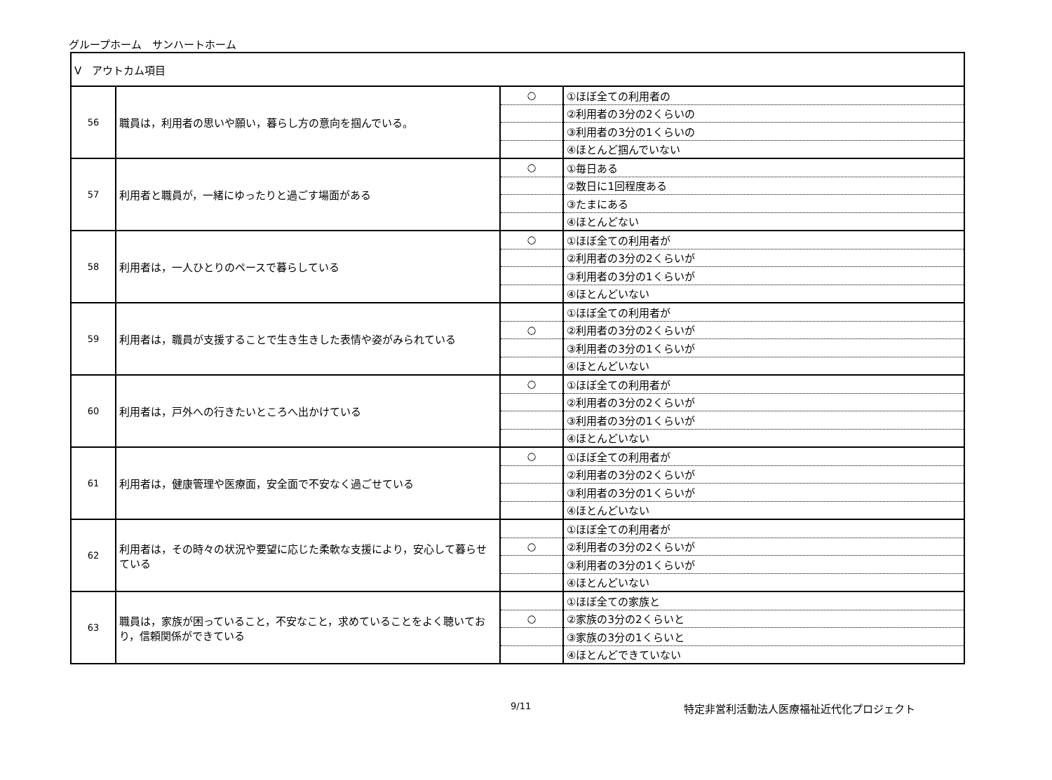グループホーム　サンハートホーム
| Ⅴ アウトカム項目 | | | |
| 56 | 職員は，利用者の思いや願い，暮らし方の意向を掴んでいる。 | ○ | ①ほぼ全ての利用者の |
| | | | ②利用者の3分の2くらいの |
| | | | ③利用者の3分の1くらいの |
| | | | ④ほとんど掴んでいない |
| 57 | 利用者と職員が，一緒にゆったりと過ごす場面がある | ○ | ①毎日ある |
| | | | ②数日に1回程度ある |
| | | | ③たまにある |
| | | | ④ほとんどない |
| 58 | 利用者は，一人ひとりのペースで暮らしている | ○ | ①ほぼ全ての利用者が |
| | | | ②利用者の3分の2くらいが |
| | | | ③利用者の3分の1くらいが |
| | | | ④ほとんどいない |
| 59 | 利用者は，職員が支援することで生き生きした表情や姿がみられている | | ①ほぼ全ての利用者が |
| | | ○ | ②利用者の3分の2くらいが |
| | | | ③利用者の3分の1くらいが |
| | | | ④ほとんどいない |
| 60 | 利用者は，戸外への行きたいところへ出かけている | ○ | ①ほぼ全ての利用者が |
| | | | ②利用者の3分の2くらいが |
| | | | ③利用者の3分の1くらいが |
| | | | ④ほとんどいない |
| 61 | 利用者は，健康管理や医療面，安全面で不安なく過ごせている | ○ | ①ほぼ全ての利用者が |
| | | | ②利用者の3分の2くらいが |
| | | | ③利用者の3分の1くらいが |
| | | | ④ほとんどいない |
| 62 | 利用者は，その時々の状況や要望に応じた柔軟な支援により，安心して暮らせている | | ①ほぼ全ての利用者が |
| | | ○ | ②利用者の3分の2くらいが |
| | | | ③利用者の3分の1くらいが |
| | | | ④ほとんどいない |
| 63 | 職員は，家族が困っていること，不安なこと，求めていることをよく聴いており，信頼関係ができている | | ①ほぼ全ての家族と |
| | | ○ | ②家族の3分の2くらいと |
| | | | ③家族の3分の1くらいと |
| | | | ④ほとんどできていない |
9/11 特定非営利活動法人医療福祉近代化プロジェクト